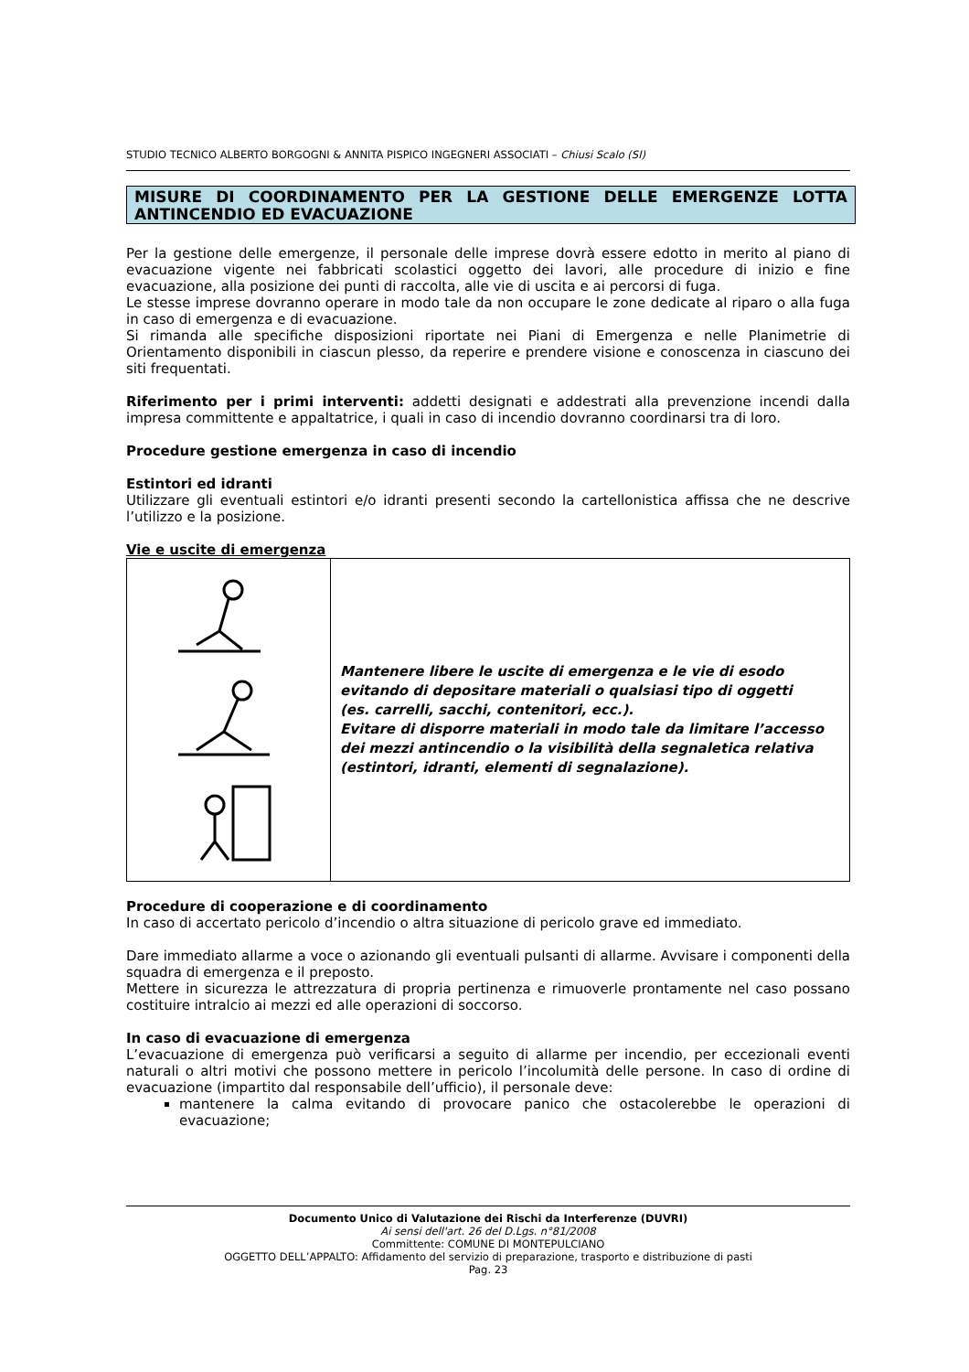STUDIO TECNICO ALBERTO BORGOGNI & ANNITA PISPICO INGEGNERI ASSOCIATI – Chiusi Scalo (SI)
MISURE DI COORDINAMENTO PER LA GESTIONE DELLE EMERGENZE LOTTA ANTINCENDIO ED EVACUAZIONE
Per la gestione delle emergenze, il personale delle imprese dovrà essere edotto in merito al piano di evacuazione vigente nei fabbricati scolastici oggetto dei lavori, alle procedure di inizio e fine evacuazione, alla posizione dei punti di raccolta, alle vie di uscita e ai percorsi di fuga.
Le stesse imprese dovranno operare in modo tale da non occupare le zone dedicate al riparo o alla fuga in caso di emergenza e di evacuazione.
Si rimanda alle specifiche disposizioni riportate nei Piani di Emergenza e nelle Planimetrie di Orientamento disponibili in ciascun plesso, da reperire e prendere visione e conoscenza in ciascuno dei siti frequentati.
Riferimento per i primi interventi: addetti designati e addestrati alla prevenzione incendi dalla impresa committente e appaltatrice, i quali in caso di incendio dovranno coordinarsi tra di loro.
Procedure gestione emergenza in caso di incendio
Estintori ed idranti
Utilizzare gli eventuali estintori e/o idranti presenti secondo la cartellonistica affissa che ne descrive l’utilizzo e la posizione.
Vie e uscite di emergenza
| | Mantenere libere le uscite di emergenza e le vie di esodo evitando di depositare materiali o qualsiasi tipo di oggetti (es. carrelli, sacchi, contenitori, ecc.). Evitare di disporre materiali in modo tale da limitare l’accesso dei mezzi antincendio o la visibilità della segnaletica relativa (estintori, idranti, elementi di segnalazione). |
Procedure di cooperazione e di coordinamento
In caso di accertato pericolo d’incendio o altra situazione di pericolo grave ed immediato.
Dare immediato allarme a voce o azionando gli eventuali pulsanti di allarme. Avvisare i componenti della squadra di emergenza e il preposto.
Mettere in sicurezza le attrezzatura di propria pertinenza e rimuoverle prontamente nel caso possano costituire intralcio ai mezzi ed alle operazioni di soccorso.
In caso di evacuazione di emergenza
L’evacuazione di emergenza può verificarsi a seguito di allarme per incendio, per eccezionali eventi naturali o altri motivi che possono mettere in pericolo l’incolumità delle persone. In caso di ordine di evacuazione (impartito dal responsabile dell’ufficio), il personale deve:
mantenere la calma evitando di provocare panico che ostacolerebbe le operazioni di evacuazione;
Documento Unico di Valutazione dei Rischi da Interferenze (DUVRI)
Ai sensi dell'art. 26 del D.Lgs. n°81/2008
Committente: COMUNE DI MONTEPULCIANO
OGGETTO DELL’APPALTO: Affidamento del servizio di preparazione, trasporto e distribuzione di pasti
Pag. 23